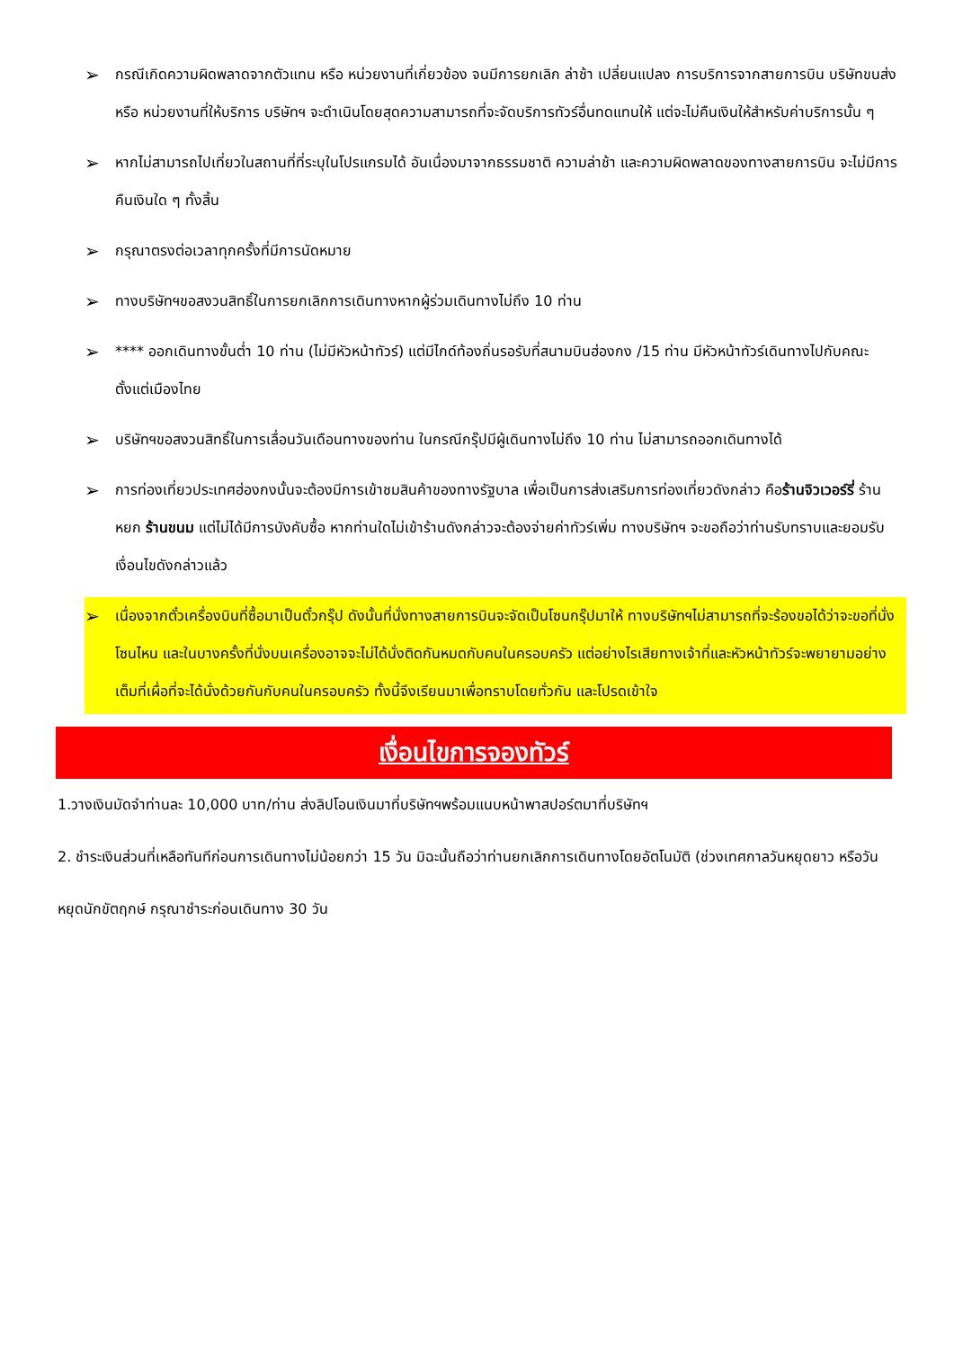➢
กรณีเกิดความผิดพลาดจากตัวแทน หรือ หน่วยงานที่เกี่ยวข้อง จนมีการยกเลิก ล่าช้า เปลี่ยนแปลง การบริการจากสายการบิน บริษัทขนส่ง หรือ หน่วยงานที่ให้บริการ บริษัทฯ จะดำเนินโดยสุดความสามารถที่จะจัดบริการทัวร์อื่นทดแทนให้ แต่จะไม่คืนเงินให้สำหรับค่าบริการนั้น ๆ
➢
หากไม่สามารถไปเที่ยวในสถานที่ที่ระบุในโปรแกรมได้ อันเนื่องมาจากธรรมชาติ ความล่าช้า และความผิดพลาดของทางสายการบิน จะไม่มีการคืนเงินใด ๆ ทั้งสิ้น
➢
กรุณาตรงต่อเวลาทุกครั้งที่มีการนัดหมาย
➢
ทางบริษัทฯขอสงวนสิทธิ์ในการยกเลิกการเดินทางหากผู้ร่วมเดินทางไม่ถึง 10 ท่าน
➢
**** ออกเดินทางขั้นต่ำ 10 ท่าน (ไม่มีหัวหน้าทัวร์) แต่มีไกด์ท้องถิ่นรอรับที่สนามบินฮ่องกง /15 ท่าน มีหัวหน้าทัวร์เดินทางไปกับคณะตั้งแต่เมืองไทย
➢
บริษัทฯขอสงวนสิทธิ์ในการเลื่อนวันเดือนทางของท่าน ในกรณีกรุ๊ปมีผู้เดินทางไม่ถึง 10 ท่าน ไม่สามารถออกเดินทางได้
➢
การท่องเที่ยวประเทศฮ่องกงนั้นจะต้องมีการเข้าชมสินค้าของทางรัฐบาล เพื่อเป็นการส่งเสริมการท่องเที่ยวดังกล่าว คือร้านจิวเวอร์รี่ ร้านหยก ร้านขนม แต่ไม่ได้มีการบังคับซื้อ หากท่านใดไม่เข้าร้านดังกล่าวจะต้องจ่ายค่าทัวร์เพิ่ม ทางบริษัทฯ จะขอถือว่าท่านรับทราบและยอมรับเงื่อนไขดังกล่าวแล้ว
➢
เนื่องจากตั๋วเครื่องบินที่ซื้อมาเป็นตั๋วกรุ๊ป ดังนั้นที่นั่งทางสายการบินจะจัดเป็นโซนกรุ๊ปมาให้ ทางบริษัทฯไม่สามารถที่จะร้องขอได้ว่าจะขอที่นั่งโซนไหน และในบางครั้งที่นั่งบนเครื่องอาจจะไม่ได้นั่งติดกันหมดกับคนในครอบครัว แต่อย่างไรเสียทางเจ้าที่และหัวหน้าทัวร์จะพยายามอย่างเต็มที่เผื่อที่จะได้นั่งด้วยกันกับคนในครอบครัว ทั้งนี้จึงเรียนมาเพื่อทราบโดยทั่วกัน และโปรดเข้าใจ
เงื่อนไขการจองทัวร์
1.วางเงินมัดจำท่านละ 10,000 บาท/ท่าน ส่งลิปโอนเงินมาที่บริษัทฯพร้อมแนบหน้าพาสปอร์ตมาที่บริษัทฯ
2. ชำระเงินส่วนที่เหลือทันทีก่อนการเดินทางไม่น้อยกว่า 15 วัน มิฉะนั้นถือว่าท่านยกเลิกการเดินทางโดยอัตโนมัติ (ช่วงเทศกาลวันหยุดยาว หรือวันหยุดนักขัตฤกษ์ กรุณาชำระก่อนเดินทาง 30 วัน